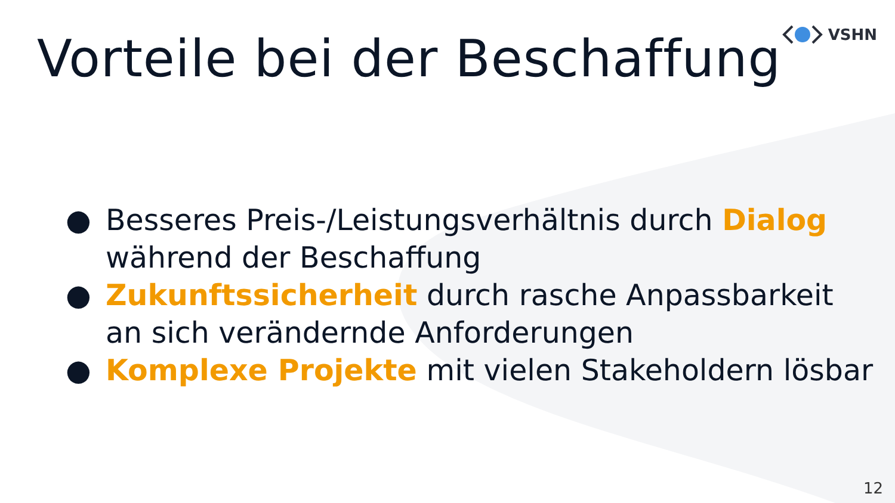VSHN
Vorteile bei der Beschaffung
● Besseres Preis-/Leistungsverhältnis durch Dialog während der Beschaffung
● Zukunftssicherheit durch rasche Anpassbarkeit an sich verändernde Anforderungen
● Komplexe Projekte mit vielen Stakeholdern lösbar
12